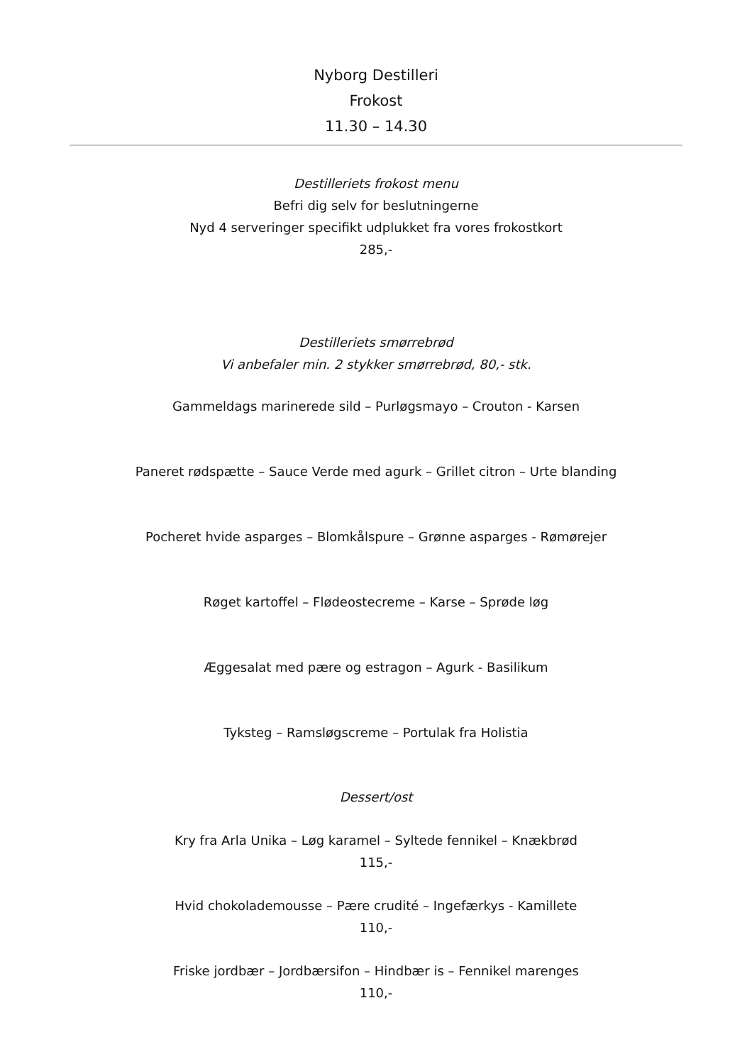Nyborg Destilleri
Frokost
11.30 – 14.30
Destilleriets frokost menu
Befri dig selv for beslutningerne
Nyd 4 serveringer specifikt udplukket fra vores frokostkort
285,-
Destilleriets smørrebrød
Vi anbefaler min. 2 stykker smørrebrød, 80,- stk.
Gammeldags marinerede sild – Purløgsmayo – Crouton - Karsen
Paneret rødspætte – Sauce Verde med agurk – Grillet citron – Urte blanding
Pocheret hvide asparges – Blomkålspure – Grønne asparges - Rømørejer
Røget kartoffel – Flødeostecreme – Karse – Sprøde løg
Æggesalat med pære og estragon – Agurk - Basilikum
Tyksteg – Ramsløgscreme – Portulak fra Holistia
Dessert/ost
Kry fra Arla Unika – Løg karamel – Syltede fennikel – Knækbrød
115,-
Hvid chokolademousse – Pære crudité – Ingefærkys - Kamillete
110,-
Friske jordbær – Jordbærsifon – Hindbær is – Fennikel marenges
110,-